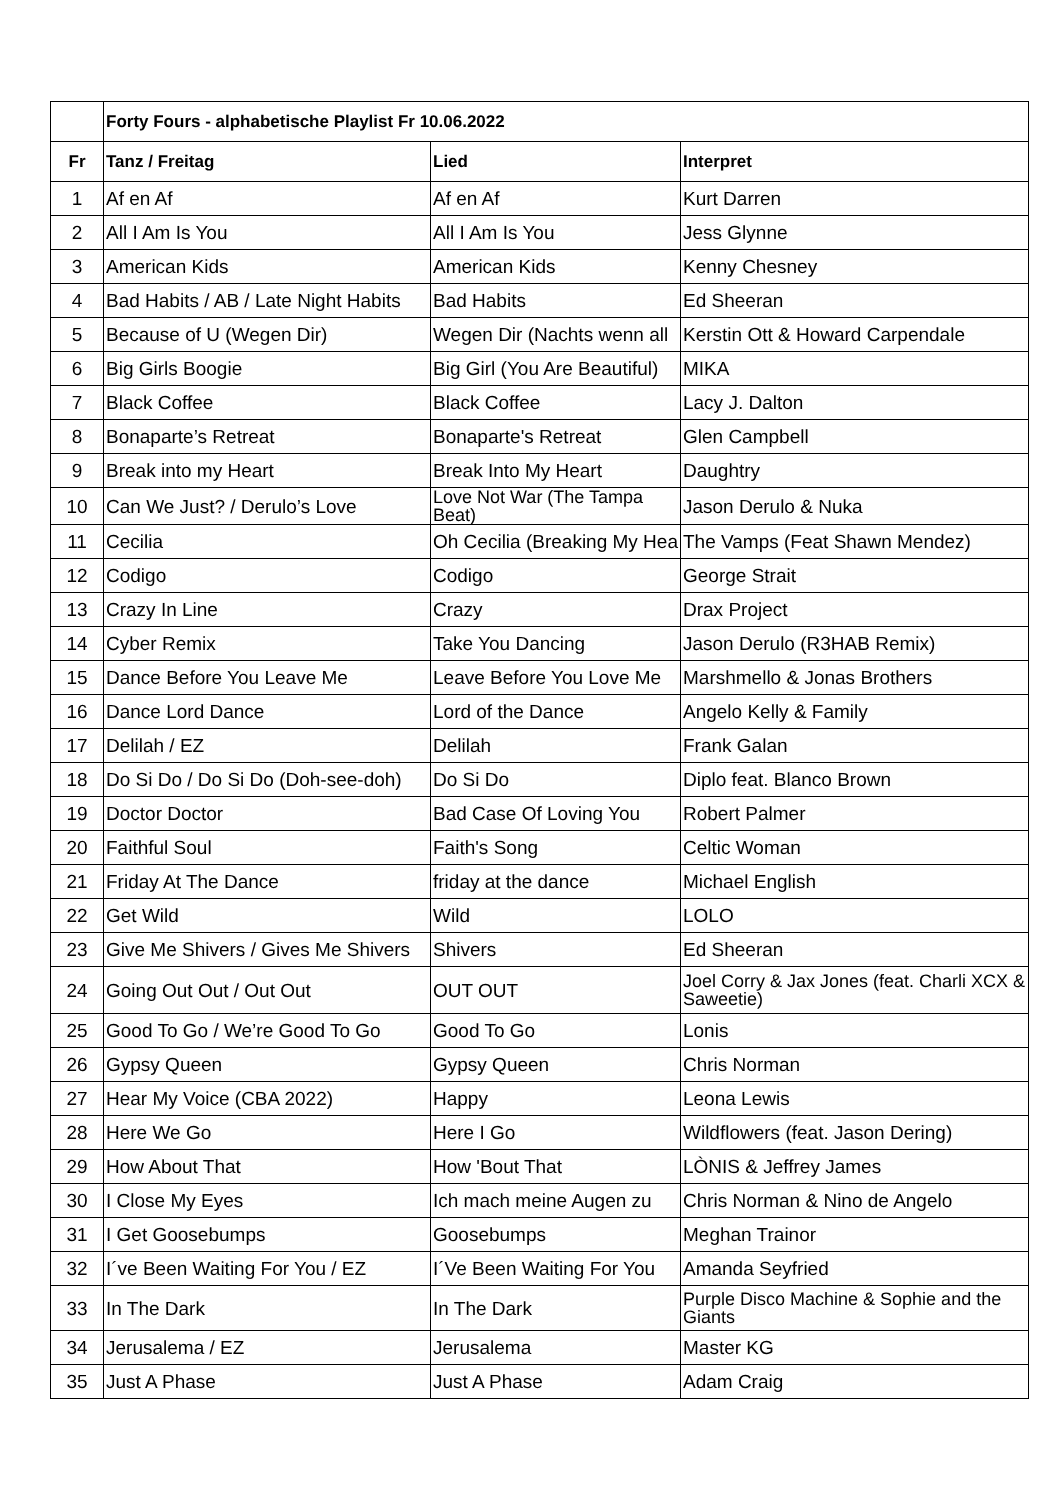| | Forty Fours - alphabetische Playlist Fr 10.06.2022 | | |
| --- | --- | --- | --- |
| Fr | Tanz / Freitag | Lied | Interpret |
| 1 | Af en Af | Af en Af | Kurt Darren |
| 2 | All I Am Is You | All I Am Is You | Jess Glynne |
| 3 | American Kids | American Kids | Kenny Chesney |
| 4 | Bad Habits / AB / Late Night Habits | Bad Habits | Ed Sheeran |
| 5 | Because of U (Wegen Dir) | Wegen Dir (Nachts wenn all | Kerstin Ott & Howard Carpendale |
| 6 | Big Girls Boogie | Big Girl (You Are Beautiful) | MIKA |
| 7 | Black Coffee | Black Coffee | Lacy J. Dalton |
| 8 | Bonaparte’s Retreat | Bonaparte's Retreat | Glen Campbell |
| 9 | Break into my Heart | Break Into My Heart | Daughtry |
| 10 | Can We Just? / Derulo’s Love | Love Not War (The Tampa Beat) | Jason Derulo & Nuka |
| 11 | Cecilia | Oh Cecilia (Breaking My Hea | The Vamps (Feat Shawn Mendez) |
| 12 | Codigo | Codigo | George Strait |
| 13 | Crazy In Line | Crazy | Drax Project |
| 14 | Cyber Remix | Take You Dancing | Jason Derulo (R3HAB Remix) |
| 15 | Dance Before You Leave Me | Leave Before You Love Me | Marshmello & Jonas Brothers |
| 16 | Dance Lord Dance | Lord of the Dance | Angelo Kelly & Family |
| 17 | Delilah / EZ | Delilah | Frank Galan |
| 18 | Do Si Do / Do Si Do (Doh-see-doh) | Do Si Do | Diplo feat. Blanco Brown |
| 19 | Doctor Doctor | Bad Case Of Loving You | Robert Palmer |
| 20 | Faithful Soul | Faith's Song | Celtic Woman |
| 21 | Friday At The Dance | friday at the dance | Michael English |
| 22 | Get Wild | Wild | LOLO |
| 23 | Give Me Shivers / Gives Me Shivers | Shivers | Ed Sheeran |
| 24 | Going Out Out / Out Out | OUT OUT | Joel Corry & Jax Jones (feat. Charli XCX & Saweetie) |
| 25 | Good To Go / We’re Good To Go | Good To Go | Lonis |
| 26 | Gypsy Queen | Gypsy Queen | Chris Norman |
| 27 | Hear My Voice (CBA 2022) | Happy | Leona Lewis |
| 28 | Here We Go | Here I Go | Wildflowers (feat. Jason Dering) |
| 29 | How About That | How 'Bout That | LÒNIS & Jeffrey James |
| 30 | I Close My Eyes | Ich mach meine Augen zu | Chris Norman & Nino de Angelo |
| 31 | I Get Goosebumps | Goosebumps | Meghan Trainor |
| 32 | I´ve Been Waiting For You / EZ | I´Ve Been Waiting For You | Amanda Seyfried |
| 33 | In The Dark | In The Dark | Purple Disco Machine & Sophie and the Giants |
| 34 | Jerusalema / EZ | Jerusalema | Master KG |
| 35 | Just A Phase | Just A Phase | Adam Craig |